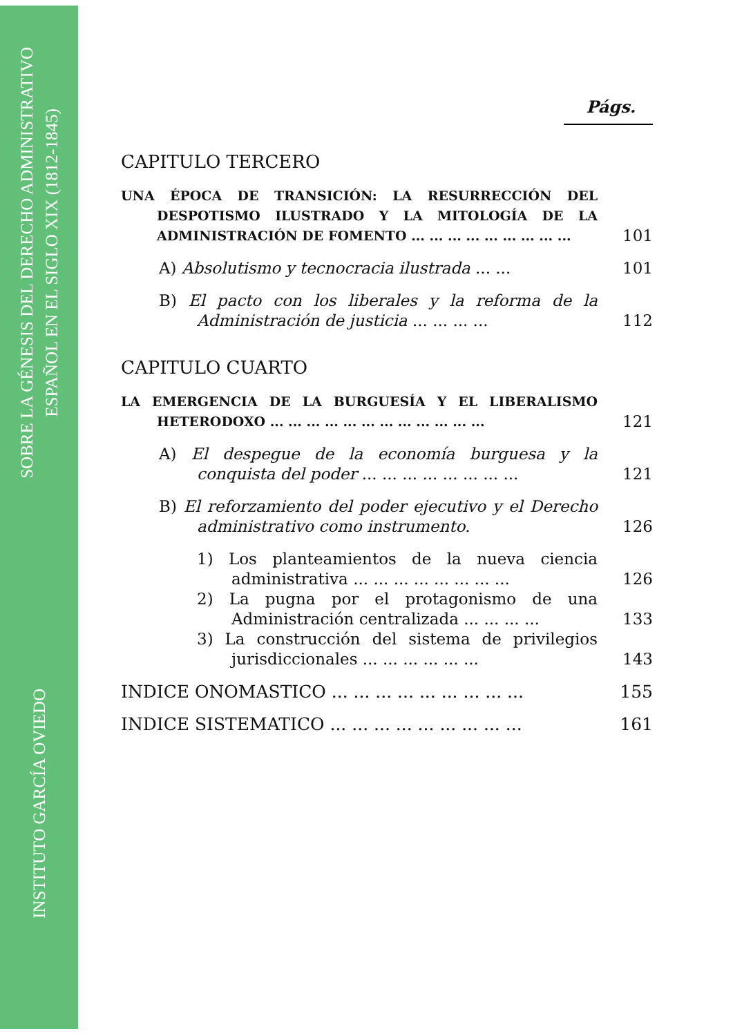SOBRE LA GÉNESIS DEL DERECHO ADMINISTRATIVO
ESPAÑOL EN EL SIGLO XIX (1812-1845)
INSTITUTO GARCÍA OVIEDO
Págs.
CAPITULO TERCERO
UNA ÉPOCA DE TRANSICIÓN: LA RESURRECCIÓN DEL DESPOTISMO ILUSTRADO Y LA MITOLOGÍA DE LA ADMINISTRACIÓN DE FOMENTO ... ... ... ... ... ... ... ... ...
101
A) Absolutismo y tecnocracia ilustrada ... ...
101
B) El pacto con los liberales y la reforma de la Administración de justicia ... ... ... ...
112
CAPITULO CUARTO
LA EMERGENCIA DE LA BURGUESÍA Y EL LIBERALISMO HETERODOXO ... ... ... ... ... ... ... ... ... ... ... ...
121
A) El despegue de la economía burguesa y la conquista del poder ... ... ... ... ... ... ... ...
121
B) El reforzamiento del poder ejecutivo y el Derecho administrativo como instrumento.
126
1) Los planteamientos de la nueva ciencia administrativa ... ... ... ... ... ... ... ...
126
2) La pugna por el protagonismo de una Administración centralizada ... ... ... ...
133
3) La construcción del sistema de privilegios jurisdiccionales ... ... ... ... ... ...
143
INDICE ONOMASTICO ... ... ... ... ... ... ... ... ...
155
INDICE SISTEMATICO ... ... ... ... ... ... ... ... ...
161